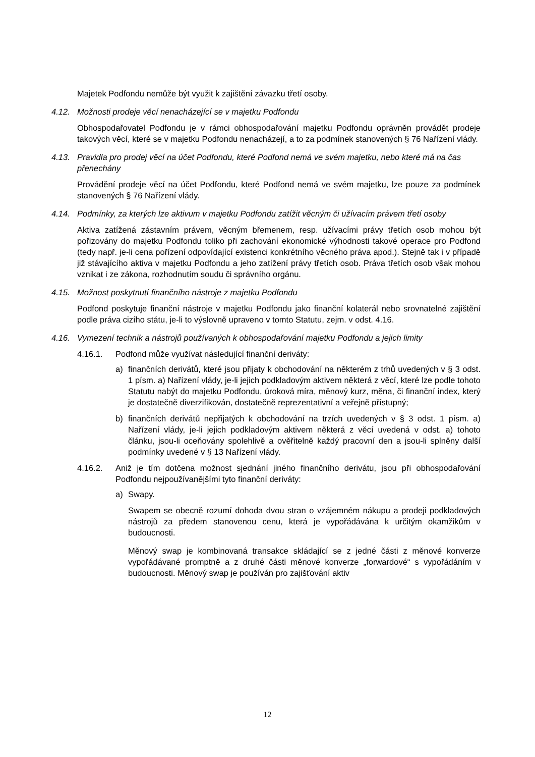Majetek Podfondu nemůže být využit k zajištění závazku třetí osoby.
4.12. Možnosti prodeje věcí nenacházející se v majetku Podfondu
Obhospodařovatel Podfondu je v rámci obhospodařování majetku Podfondu oprávněn provádět prodeje takových věcí, které se v majetku Podfondu nenacházejí, a to za podmínek stanovených § 76 Nařízení vlády.
4.13. Pravidla pro prodej věcí na účet Podfondu, které Podfond nemá ve svém majetku, nebo které má na čas přenechány
Provádění prodeje věcí na účet Podfondu, které Podfond nemá ve svém majetku, lze pouze za podmínek stanovených § 76 Nařízení vlády.
4.14. Podmínky, za kterých lze aktivum v majetku Podfondu zatížit věcným či užívacím právem třetí osoby
Aktiva zatížená zástavním právem, věcným břemenem, resp. užívacími právy třetích osob mohou být pořizovány do majetku Podfondu toliko při zachování ekonomické výhodnosti takové operace pro Podfond (tedy např. je-li cena pořízení odpovídající existenci konkrétního věcného práva apod.). Stejně tak i v případě již stávajícího aktiva v majetku Podfondu a jeho zatížení právy třetích osob. Práva třetích osob však mohou vznikat i ze zákona, rozhodnutím soudu či správního orgánu.
4.15. Možnost poskytnutí finančního nástroje z majetku Podfondu
Podfond poskytuje finanční nástroje v majetku Podfondu jako finanční kolaterál nebo srovnatelné zajištění podle práva cizího státu, je-li to výslovně upraveno v tomto Statutu, zejm. v odst. 4.16.
4.16. Vymezení technik a nástrojů používaných k obhospodařování majetku Podfondu a jejich limity
4.16.1. Podfond může využívat následující finanční deriváty:
a) finančních derivátů, které jsou přijaty k obchodování na některém z trhů uvedených v § 3 odst. 1 písm. a) Nařízení vlády, je-li jejich podkladovým aktivem některá z věcí, které lze podle tohoto Statutu nabýt do majetku Podfondu, úroková míra, měnový kurz, měna, či finanční index, který je dostatečně diverzifikován, dostatečně reprezentativní a veřejně přístupný;
b) finančních derivátů nepřijatých k obchodování na trzích uvedených v § 3 odst. 1 písm. a) Nařízení vlády, je-li jejich podkladovým aktivem některá z věcí uvedená v odst. a) tohoto článku, jsou-li oceňovány spolehlivě a ověřitelně každý pracovní den a jsou-li splněny další podmínky uvedené v § 13 Nařízení vlády.
4.16.2. Aniž je tím dotčena možnost sjednání jiného finančního derivátu, jsou při obhospodařování Podfondu nejpoužívanějšími tyto finanční deriváty:
a) Swapy.
Swapem se obecně rozumí dohoda dvou stran o vzájemném nákupu a prodeji podkladových nástrojů za předem stanovenou cenu, která je vypořádávána k určitým okamžikům v budoucnosti.
Měnový swap je kombinovaná transakce skládající se z jedné části z měnové konverze vypořádávané promptně a z druhé části měnové konverze „forwardové“ s vypořádáním v budoucnosti. Měnový swap je používán pro zajišťování aktiv
12